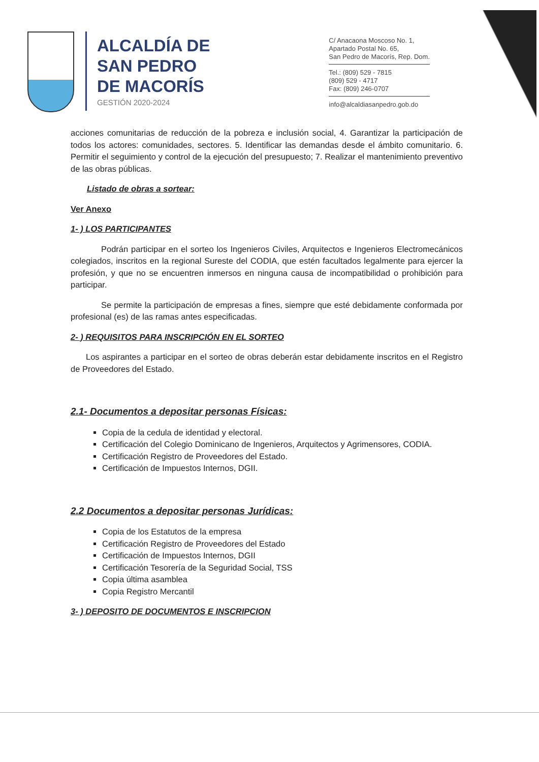ALCALDÍA DE
SAN PEDRO
DE MACORÍS
GESTIÓN 2020-2024
C/ Anacaona Moscoso No. 1,
Apartado Postal No. 65,
San Pedro de Macorís, Rep. Dom.
Tel.: (809) 529 - 7815
(809) 529 - 4717
Fax: (809) 246-0707
info@alcaldiasanpedro.gob.do
acciones comunitarias de reducción de la pobreza e inclusión social, 4. Garantizar la participación de todos los actores: comunidades, sectores. 5. Identificar las demandas desde el ámbito comunitario. 6. Permitir el seguimiento y control de la ejecución del presupuesto; 7. Realizar el mantenimiento preventivo de las obras públicas.
Listado de obras a sortear:
Ver Anexo
1- ) LOS PARTICIPANTES
Podrán participar en el sorteo los Ingenieros Civiles, Arquitectos e Ingenieros Electromecánicos colegiados, inscritos en la regional Sureste del CODIA, que estén facultados legalmente para ejercer la profesión, y que no se encuentren inmersos en ninguna causa de incompatibilidad o prohibición para participar.
Se permite la participación de empresas a fines, siempre que esté debidamente conformada por profesional (es) de las ramas antes especificadas.
2- ) REQUISITOS PARA INSCRIPCIÓN EN EL SORTEO
Los aspirantes a participar en el sorteo de obras deberán estar debidamente inscritos en el Registro de Proveedores del Estado.
2.1- Documentos a depositar personas Físicas:
Copia de la cedula de identidad y electoral.
Certificación del Colegio Dominicano de Ingenieros, Arquitectos y Agrimensores, CODIA.
Certificación Registro de Proveedores del Estado.
Certificación de Impuestos Internos, DGII.
2.2 Documentos a depositar personas Jurídicas:
Copia de los Estatutos de la empresa
Certificación Registro de Proveedores del Estado
Certificación de Impuestos Internos, DGII
Certificación Tesorería de la Seguridad Social, TSS
Copia última asamblea
Copia Registro Mercantil
3- ) DEPOSITO DE DOCUMENTOS E INSCRIPCION